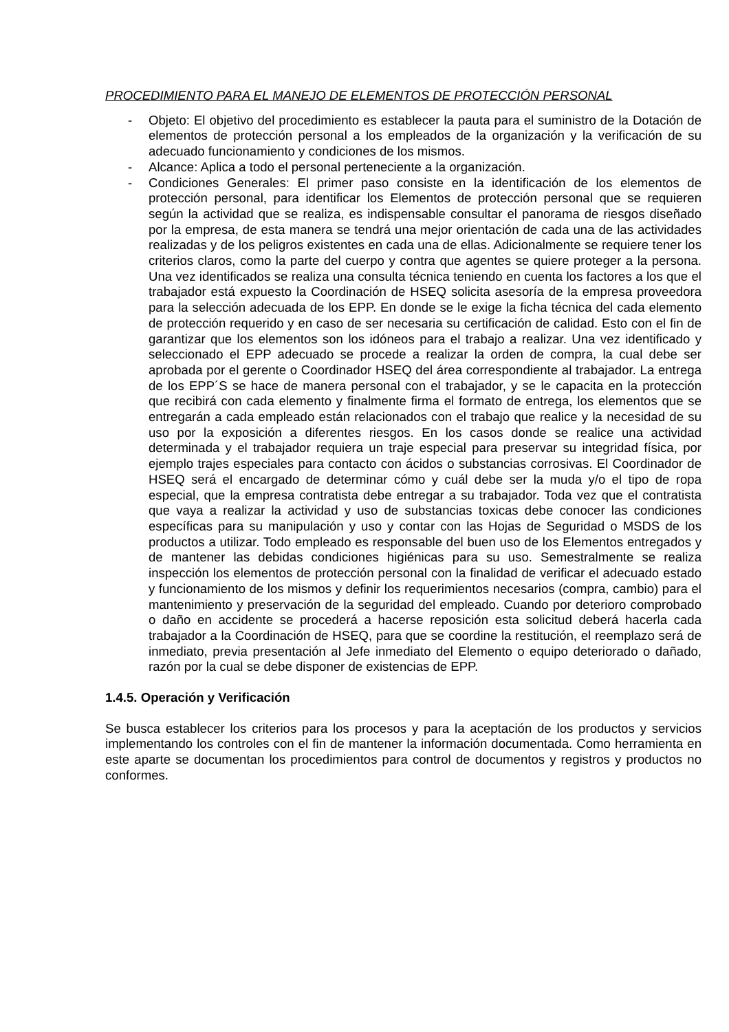PROCEDIMIENTO PARA EL MANEJO DE ELEMENTOS DE PROTECCIÓN PERSONAL
- Objeto: El objetivo del procedimiento es establecer la pauta para el suministro de la Dotación de elementos de protección personal a los empleados de la organización y la verificación de su adecuado funcionamiento y condiciones de los mismos.
- Alcance: Aplica a todo el personal perteneciente a la organización.
- Condiciones Generales: El primer paso consiste en la identificación de los elementos de protección personal, para identificar los Elementos de protección personal que se requieren según la actividad que se realiza, es indispensable consultar el panorama de riesgos diseñado por la empresa, de esta manera se tendrá una mejor orientación de cada una de las actividades realizadas y de los peligros existentes en cada una de ellas. Adicionalmente se requiere tener los criterios claros, como la parte del cuerpo y contra que agentes se quiere proteger a la persona. Una vez identificados se realiza una consulta técnica teniendo en cuenta los factores a los que el trabajador está expuesto la Coordinación de HSEQ solicita asesoría de la empresa proveedora para la selección adecuada de los EPP. En donde se le exige la ficha técnica del cada elemento de protección requerido y en caso de ser necesaria su certificación de calidad. Esto con el fin de garantizar que los elementos son los idóneos para el trabajo a realizar. Una vez identificado y seleccionado el EPP adecuado se procede a realizar la orden de compra, la cual debe ser aprobada por el gerente o Coordinador HSEQ del área correspondiente al trabajador. La entrega de los EPP´S se hace de manera personal con el trabajador, y se le capacita en la protección que recibirá con cada elemento y finalmente firma el formato de entrega, los elementos que se entregarán a cada empleado están relacionados con el trabajo que realice y la necesidad de su uso por la exposición a diferentes riesgos. En los casos donde se realice una actividad determinada y el trabajador requiera un traje especial para preservar su integridad física, por ejemplo trajes especiales para contacto con ácidos o substancias corrosivas. El Coordinador de HSEQ será el encargado de determinar cómo y cuál debe ser la muda y/o el tipo de ropa especial, que la empresa contratista debe entregar a su trabajador. Toda vez que el contratista que vaya a realizar la actividad y uso de substancias toxicas debe conocer las condiciones específicas para su manipulación y uso y contar con las Hojas de Seguridad o MSDS de los productos a utilizar. Todo empleado es responsable del buen uso de los Elementos entregados y de mantener las debidas condiciones higiénicas para su uso. Semestralmente se realiza inspección los elementos de protección personal con la finalidad de verificar el adecuado estado y funcionamiento de los mismos y definir los requerimientos necesarios (compra, cambio) para el mantenimiento y preservación de la seguridad del empleado. Cuando por deterioro comprobado o daño en accidente se procederá a hacerse reposición esta solicitud deberá hacerla cada trabajador a la Coordinación de HSEQ, para que se coordine la restitución, el reemplazo será de inmediato, previa presentación al Jefe inmediato del Elemento o equipo deteriorado o dañado, razón por la cual se debe disponer de existencias de EPP.
1.4.5. Operación y Verificación
Se busca establecer los criterios para los procesos y para la aceptación de los productos y servicios implementando los controles con el fin de mantener la información documentada. Como herramienta en este aparte se documentan los procedimientos para control de documentos y registros y productos no conformes.